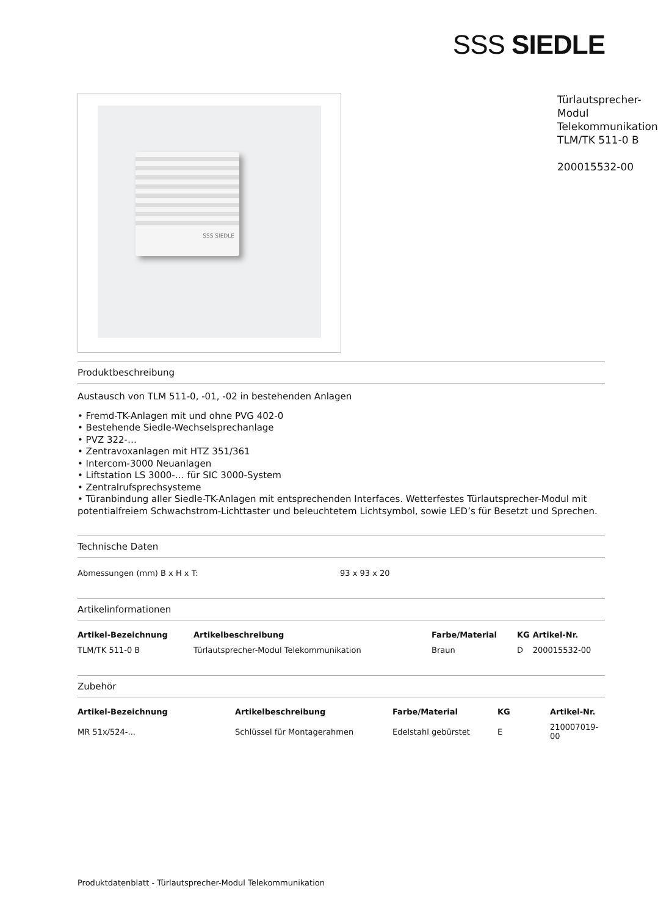SSS SIEDLE
SSS SIEDLE
Türlautsprecher-Modul
Telekommunikation
TLM/TK 511-0 B
200015532-00
Produktbeschreibung
Austausch von TLM 511-0, -01, -02 in bestehenden Anlagen
• Fremd-TK-Anlagen mit und ohne PVG 402-0
• Bestehende Siedle-Wechselsprechanlage
• PVZ 322-…
• Zentravoxanlagen mit HTZ 351/361
• Intercom-3000 Neuanlagen
• Liftstation LS 3000-… für SIC 3000-System
• Zentralrufsprechsysteme
• Türanbindung aller Siedle-TK-Anlagen mit entsprechenden Interfaces. Wetterfestes Türlautsprecher-Modul mit potentialfreiem Schwachstrom-Lichttaster und beleuchtetem Lichtsymbol, sowie LED’s für Besetzt und Sprechen.
Technische Daten
| Abmessungen (mm) B x H x T: | 93 x 93 x 20 |
Artikelinformationen
| Artikel-Bezeichnung | Artikelbeschreibung | Farbe/Material | KG | Artikel-Nr. |
| --- | --- | --- | --- | --- |
| TLM/TK 511-0 B | Türlautsprecher-Modul Telekommunikation | Braun | D | 200015532-00 |
Zubehör
| Artikel-Bezeichnung | Artikelbeschreibung | Farbe/Material | KG | Artikel-Nr. |
| --- | --- | --- | --- | --- |
| MR 51x/524-... | Schlüssel für Montagerahmen | Edelstahl gebürstet | E | 210007019-00 |
Produktdatenblatt - Türlautsprecher-Modul Telekommunikation